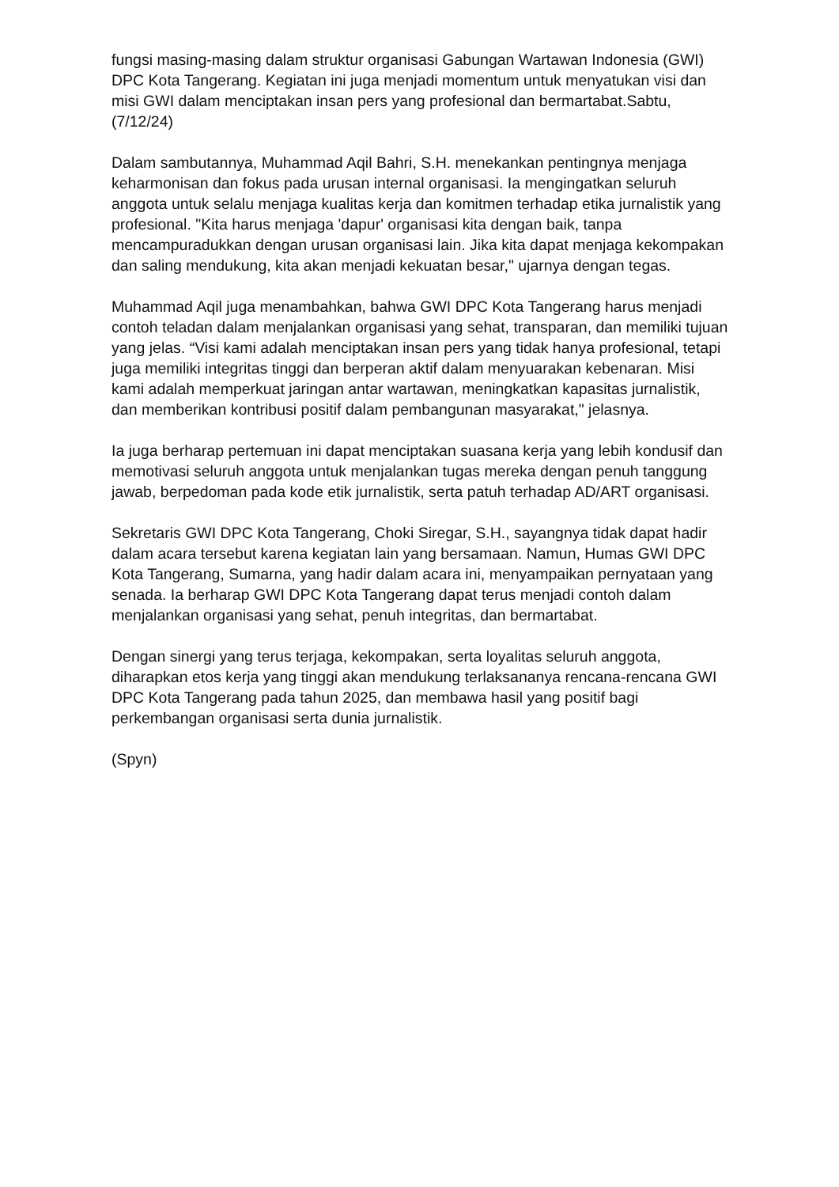fungsi masing-masing dalam struktur organisasi Gabungan Wartawan Indonesia (GWI) DPC Kota Tangerang. Kegiatan ini juga menjadi momentum untuk menyatukan visi dan misi GWI dalam menciptakan insan pers yang profesional dan bermartabat.Sabtu,(7/12/24)
Dalam sambutannya, Muhammad Aqil Bahri, S.H. menekankan pentingnya menjaga keharmonisan dan fokus pada urusan internal organisasi. Ia mengingatkan seluruh anggota untuk selalu menjaga kualitas kerja dan komitmen terhadap etika jurnalistik yang profesional. "Kita harus menjaga 'dapur' organisasi kita dengan baik, tanpa mencampuradukkan dengan urusan organisasi lain. Jika kita dapat menjaga kekompakan dan saling mendukung, kita akan menjadi kekuatan besar," ujarnya dengan tegas.
Muhammad Aqil juga menambahkan, bahwa GWI DPC Kota Tangerang harus menjadi contoh teladan dalam menjalankan organisasi yang sehat, transparan, dan memiliki tujuan yang jelas. “Visi kami adalah menciptakan insan pers yang tidak hanya profesional, tetapi juga memiliki integritas tinggi dan berperan aktif dalam menyuarakan kebenaran. Misi kami adalah memperkuat jaringan antar wartawan, meningkatkan kapasitas jurnalistik, dan memberikan kontribusi positif dalam pembangunan masyarakat," jelasnya.
Ia juga berharap pertemuan ini dapat menciptakan suasana kerja yang lebih kondusif dan memotivasi seluruh anggota untuk menjalankan tugas mereka dengan penuh tanggung jawab, berpedoman pada kode etik jurnalistik, serta patuh terhadap AD/ART organisasi.
Sekretaris GWI DPC Kota Tangerang, Choki Siregar, S.H., sayangnya tidak dapat hadir dalam acara tersebut karena kegiatan lain yang bersamaan. Namun, Humas GWI DPC Kota Tangerang, Sumarna, yang hadir dalam acara ini, menyampaikan pernyataan yang senada. Ia berharap GWI DPC Kota Tangerang dapat terus menjadi contoh dalam menjalankan organisasi yang sehat, penuh integritas, dan bermartabat.
Dengan sinergi yang terus terjaga, kekompakan, serta loyalitas seluruh anggota, diharapkan etos kerja yang tinggi akan mendukung terlaksananya rencana-rencana GWI DPC Kota Tangerang pada tahun 2025, dan membawa hasil yang positif bagi perkembangan organisasi serta dunia jurnalistik.
(Spyn)